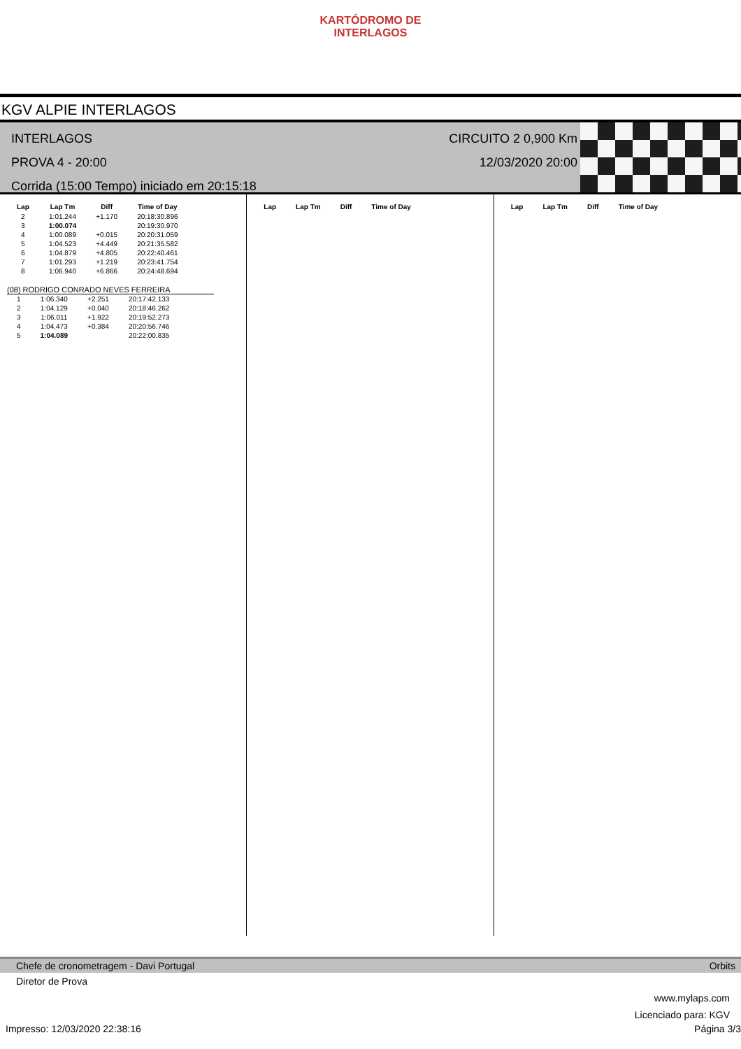KARTÓDROMO DE INTERLAGOS
KGV ALPIE INTERLAGOS
INTERLAGOS
PROVA 4 - 20:00
Corrida (15:00 Tempo) iniciado em 20:15:18
CIRCUITO 2 0,900 Km
12/03/2020 20:00
| Lap | Lap Tm | Diff | Time of Day |
| --- | --- | --- | --- |
| 2 | 1:01.244 | +1.170 | 20:18:30.896 |
| 3 | 1:00.074 | | 20:19:30.970 |
| 4 | 1:00.089 | +0.015 | 20:20:31.059 |
| 5 | 1:04.523 | +4.449 | 20:21:35.582 |
| 6 | 1:04.879 | +4.805 | 20:22:40.461 |
| 7 | 1:01.293 | +1.219 | 20:23:41.754 |
| 8 | 1:06.940 | +6.866 | 20:24:48.694 |
(08) RODRIGO CONRADO NEVES FERREIRA
| 1 | 1:06.340 | +2.251 | 20:17:42.133 |
| 2 | 1:04.129 | +0.040 | 20:18:46.262 |
| 3 | 1:06.011 | +1.922 | 20:19:52.273 |
| 4 | 1:04.473 | +0.384 | 20:20:56.746 |
| 5 | 1:04.089 | | 20:22:00.835 |
| Lap | Lap Tm | Diff | Time of Day |
| --- | --- | --- | --- |
| Lap | Lap Tm | Diff | Time of Day |
| --- | --- | --- | --- |
Chefe de cronometragem - Davi Portugal Orbits
Diretor de Prova
www.mylaps.com
Licenciado para: KGV
Impresso: 12/03/2020 22:38:16 Página 3/3